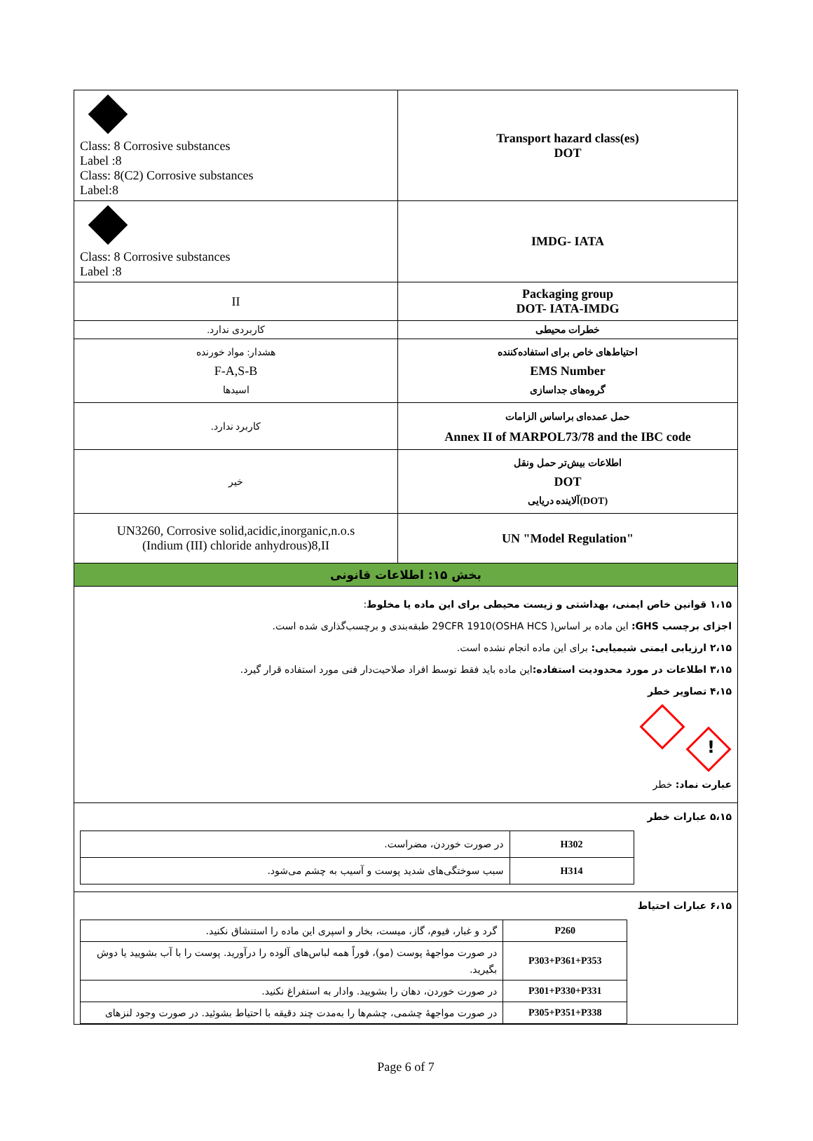| Class: 8 Corrosive substances Label :8 Class: 8(C2) Corrosive substances Label:8 | Transport hazard class(es) DOT |
| Class: 8 Corrosive substances Label :8 | IMDG- IATA |
| II | Packaging group DOT- IATA-IMDG |
| کاربردی ندارد. | خطرات محیطی |
| هشدار: مواد خورنده F-A,S-B اسیدها | احتیاط‌های خاص برای استفاده‌کننده EMS Number گروه‌های جداسازی |
| کاربرد ندارد. | حمل عمده‌ای براساس الزامات Annex II of MARPOL73/78 and the IBC code |
| خیر | اطلاعات بیش‌تر حمل ونقل DOT آلاینده دریایی(DOT) |
| UN3260, Corrosive solid,acidic,inorganic,n.o.s (Indium (III) chloride anhydrous)8,II | UN "Model Regulation" |
| بخش ۱۵: اطلاعات قانونی | |
۱،۱۵ قوانین خاص ایمنی، بهداشتی و زیست محیطی برای این ماده یا مخلوط:
اجزای برچسب GHS: این ماده بر اساس( 29CFR 1910(OSHA HCS طبقه‌بندی و برچسب‌گذاری شده است.
۲،۱۵ ارزیابی ایمنی شیمیایی: برای این ماده انجام نشده است.
۳،۱۵ اطلاعات در مورد محدودیت استفاده: این ماده باید فقط توسط افراد صلاحیت‌دار فنی مورد استفاده قرار گیرد.
۴،۱۵ تصاویر خطر
!
عبارت نماد: خطر
۵،۱۵ عبارات خطر
| H302 | در صورت خوردن، مضراست. |
| H314 | سبب سوختگی‌های شدید پوست و آسیب به چشم می‌شود. |
۶،۱۵ عبارات احتیاط
| P260 | گرد و غبار، فیوم، گاز، میست، بخار و اسپری این ماده را استنشاق نکنید. |
| P303+P361+P353 | در صورت مواجههٔ پوست (مو)، فوراً همه لباس‌های آلوده را درآورید. پوست را با آب بشویید یا دوش بگیرید. |
| P301+P330+P331 | در صورت خوردن، دهان را بشویید. وادار به استفراغ نکنید. |
| P305+P351+P338 | در صورت مواجههٔ چشمی، چشم‌ها را به‌مدت چند دقیقه با احتیاط بشوئید. در صورت وجود لنزهای |
Page 6 of 7